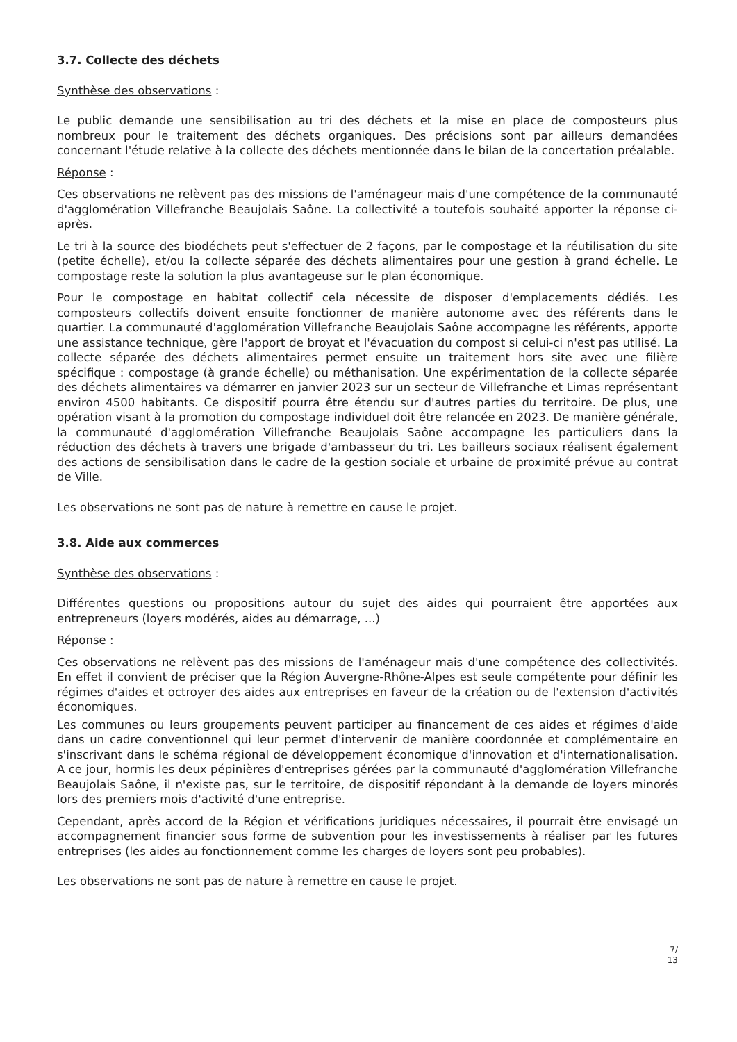3.7. Collecte des déchets
Synthèse des observations :
Le public demande une sensibilisation au tri des déchets et la mise en place de composteurs plus nombreux pour le traitement des déchets organiques. Des précisions sont par ailleurs demandées concernant l'étude relative à la collecte des déchets mentionnée dans le bilan de la concertation préalable.
Réponse :
Ces observations ne relèvent pas des missions de l'aménageur mais d'une compétence de la communauté d'agglomération Villefranche Beaujolais Saône. La collectivité a toutefois souhaité apporter la réponse ci-après.
Le tri à la source des biodéchets peut s'effectuer de 2 façons, par le compostage et la réutilisation du site (petite échelle), et/ou la collecte séparée des déchets alimentaires pour une gestion à grand échelle. Le compostage reste la solution la plus avantageuse sur le plan économique.
Pour le compostage en habitat collectif cela nécessite de disposer d'emplacements dédiés. Les composteurs collectifs doivent ensuite fonctionner de manière autonome avec des référents dans le quartier. La communauté d'agglomération Villefranche Beaujolais Saône accompagne les référents, apporte une assistance technique, gère l'apport de broyat et l'évacuation du compost si celui-ci n'est pas utilisé. La collecte séparée des déchets alimentaires permet ensuite un traitement hors site avec une filière spécifique : compostage (à grande échelle) ou méthanisation. Une expérimentation de la collecte séparée des déchets alimentaires va démarrer en janvier 2023 sur un secteur de Villefranche et Limas représentant environ 4500 habitants. Ce dispositif pourra être étendu sur d'autres parties du territoire. De plus, une opération visant à la promotion du compostage individuel doit être relancée en 2023. De manière générale, la communauté d'agglomération Villefranche Beaujolais Saône accompagne les particuliers dans la réduction des déchets à travers une brigade d'ambasseur du tri. Les bailleurs sociaux réalisent également des actions de sensibilisation dans le cadre de la gestion sociale et urbaine de proximité prévue au contrat de Ville.
Les observations ne sont pas de nature à remettre en cause le projet.
3.8. Aide aux commerces
Synthèse des observations :
Différentes questions ou propositions autour du sujet des aides qui pourraient être apportées aux entrepreneurs (loyers modérés, aides au démarrage, ...)
Réponse :
Ces observations ne relèvent pas des missions de l'aménageur mais d'une compétence des collectivités. En effet il convient de préciser que la Région Auvergne-Rhône-Alpes est seule compétente pour définir les régimes d'aides et octroyer des aides aux entreprises en faveur de la création ou de l'extension d'activités économiques.
Les communes ou leurs groupements peuvent participer au financement de ces aides et régimes d'aide dans un cadre conventionnel qui leur permet d'intervenir de manière coordonnée et complémentaire en s'inscrivant dans le schéma régional de développement économique d'innovation et d'internationalisation. A ce jour, hormis les deux pépinières d'entreprises gérées par la communauté d'agglomération Villefranche Beaujolais Saône, il n'existe pas, sur le territoire, de dispositif répondant à la demande de loyers minorés lors des premiers mois d'activité d'une entreprise.
Cependant, après accord de la Région et vérifications juridiques nécessaires, il pourrait être envisagé un accompagnement financier sous forme de subvention pour les investissements à réaliser par les futures entreprises (les aides au fonctionnement comme les charges de loyers sont peu probables).
Les observations ne sont pas de nature à remettre en cause le projet.
7/
13